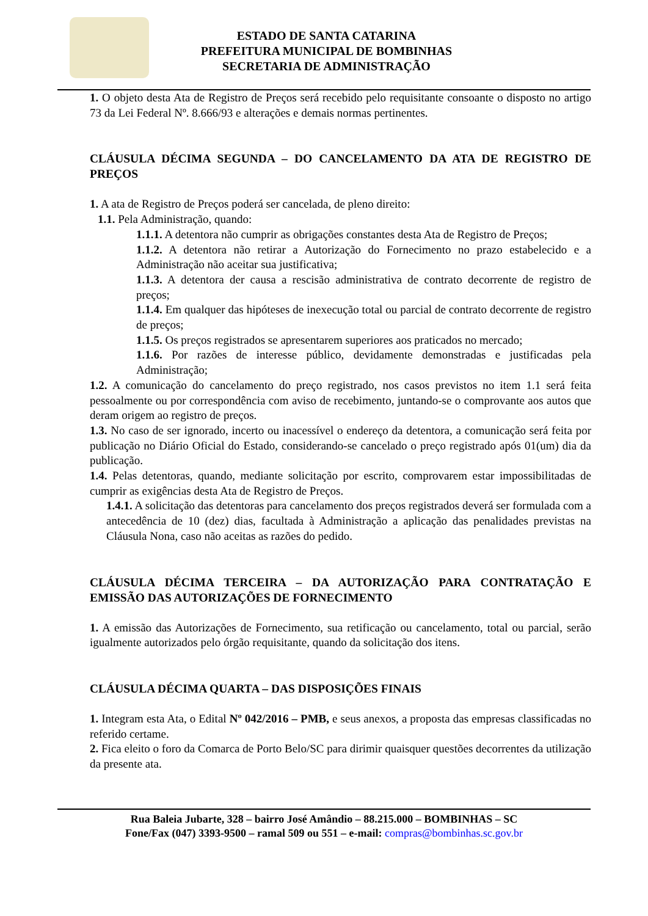ESTADO DE SANTA CATARINA
PREFEITURA MUNICIPAL DE BOMBINHAS
SECRETARIA DE ADMINISTRAÇÃO
1. O objeto desta Ata de Registro de Preços será recebido pelo requisitante consoante o disposto no artigo 73 da Lei Federal Nº. 8.666/93 e alterações e demais normas pertinentes.
CLÁUSULA DÉCIMA SEGUNDA – DO CANCELAMENTO DA ATA DE REGISTRO DE PREÇOS
1. A ata de Registro de Preços poderá ser cancelada, de pleno direito:
1.1. Pela Administração, quando:
1.1.1. A detentora não cumprir as obrigações constantes desta Ata de Registro de Preços;
1.1.2. A detentora não retirar a Autorização do Fornecimento no prazo estabelecido e a Administração não aceitar sua justificativa;
1.1.3. A detentora der causa a rescisão administrativa de contrato decorrente de registro de preços;
1.1.4. Em qualquer das hipóteses de inexecução total ou parcial de contrato decorrente de registro de preços;
1.1.5. Os preços registrados se apresentarem superiores aos praticados no mercado;
1.1.6. Por razões de interesse público, devidamente demonstradas e justificadas pela Administração;
1.2. A comunicação do cancelamento do preço registrado, nos casos previstos no item 1.1 será feita pessoalmente ou por correspondência com aviso de recebimento, juntando-se o comprovante aos autos que deram origem ao registro de preços.
1.3. No caso de ser ignorado, incerto ou inacessível o endereço da detentora, a comunicação será feita por publicação no Diário Oficial do Estado, considerando-se cancelado o preço registrado após 01(um) dia da publicação.
1.4. Pelas detentoras, quando, mediante solicitação por escrito, comprovarem estar impossibilitadas de cumprir as exigências desta Ata de Registro de Preços.
1.4.1. A solicitação das detentoras para cancelamento dos preços registrados deverá ser formulada com a antecedência de 10 (dez) dias, facultada à Administração a aplicação das penalidades previstas na Cláusula Nona, caso não aceitas as razões do pedido.
CLÁUSULA DÉCIMA TERCEIRA – DA AUTORIZAÇÃO PARA CONTRATAÇÃO E EMISSÃO DAS AUTORIZAÇÕES DE FORNECIMENTO
1. A emissão das Autorizações de Fornecimento, sua retificação ou cancelamento, total ou parcial, serão igualmente autorizados pelo órgão requisitante, quando da solicitação dos itens.
CLÁUSULA DÉCIMA QUARTA – DAS DISPOSIÇÕES FINAIS
1. Integram esta Ata, o Edital Nº 042/2016 – PMB, e seus anexos, a proposta das empresas classificadas no referido certame.
2. Fica eleito o foro da Comarca de Porto Belo/SC para dirimir quaisquer questões decorrentes da utilização da presente ata.
Rua Baleia Jubarte, 328 – bairro José Amândio – 88.215.000 – BOMBINHAS – SC
Fone/Fax (047) 3393-9500 – ramal 509 ou 551 – e-mail: compras@bombinhas.sc.gov.br